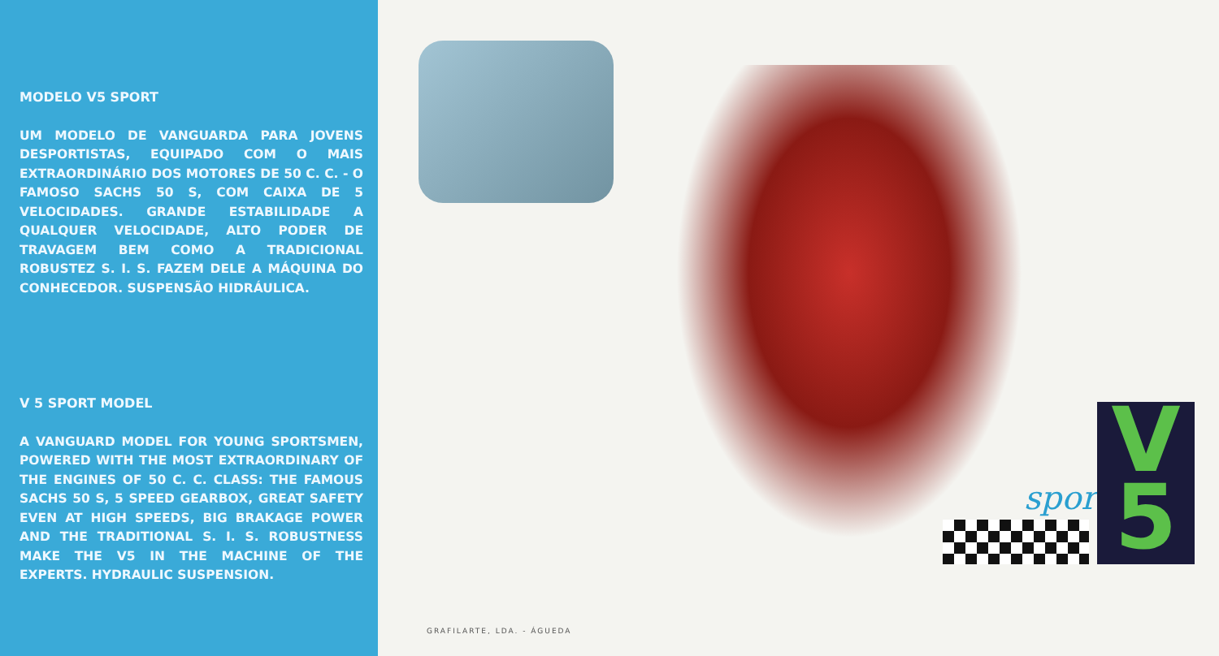MODELO V5 SPORT
UM MODELO DE VANGUARDA PARA JOVENS DESPORTISTAS, EQUIPADO COM O MAIS EXTRAORDINÁRIO DOS MOTORES DE 50 C. C. - O FAMOSO SACHS 50 S, COM CAIXA DE 5 VELOCIDADES. GRANDE ESTABILIDADE A QUALQUER VELOCIDADE, ALTO PODER DE TRAVAGEM BEM COMO A TRADICIONAL ROBUSTEZ S. I. S. FAZEM DELE A MÁQUINA DO CONHECEDOR. SUSPENSÃO HIDRÁULICA.
V 5 SPORT MODEL
A VANGUARD MODEL FOR YOUNG SPORTSMEN, POWERED WITH THE MOST EXTRAORDINARY OF THE ENGINES OF 50 C. C. CLASS: THE FAMOUS SACHS 50 S, 5 SPEED GEARBOX, GREAT SAFETY EVEN AT HIGH SPEEDS, BIG BRAKAGE POWER AND THE TRADITIONAL S. I. S. ROBUSTNESS MAKE THE V5 IN THE MACHINE OF THE EXPERTS. HYDRAULIC SUSPENSION.
sport
V
5
GRAFILARTE, LDA. - ÁGUEDA